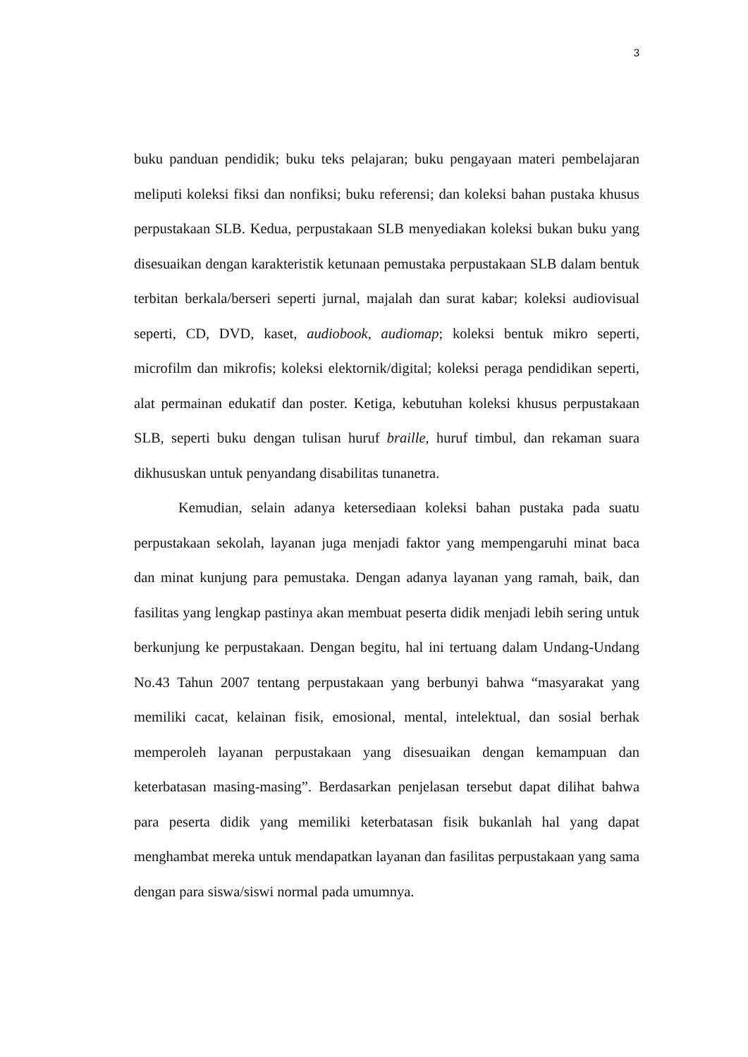3
buku panduan pendidik; buku teks pelajaran; buku pengayaan materi pembelajaran meliputi koleksi fiksi dan nonfiksi; buku referensi; dan koleksi bahan pustaka khusus perpustakaan SLB. Kedua, perpustakaan SLB menyediakan koleksi bukan buku yang disesuaikan dengan karakteristik ketunaan pemustaka perpustakaan SLB dalam bentuk terbitan berkala/berseri seperti jurnal, majalah dan surat kabar; koleksi audiovisual seperti, CD, DVD, kaset, audiobook, audiomap; koleksi bentuk mikro seperti, microfilm dan mikrofis; koleksi elektornik/digital; koleksi peraga pendidikan seperti, alat permainan edukatif dan poster. Ketiga, kebutuhan koleksi khusus perpustakaan SLB, seperti buku dengan tulisan huruf braille, huruf timbul, dan rekaman suara dikhususkan untuk penyandang disabilitas tunanetra.
Kemudian, selain adanya ketersediaan koleksi bahan pustaka pada suatu perpustakaan sekolah, layanan juga menjadi faktor yang mempengaruhi minat baca dan minat kunjung para pemustaka. Dengan adanya layanan yang ramah, baik, dan fasilitas yang lengkap pastinya akan membuat peserta didik menjadi lebih sering untuk berkunjung ke perpustakaan. Dengan begitu, hal ini tertuang dalam Undang-Undang No.43 Tahun 2007 tentang perpustakaan yang berbunyi bahwa “masyarakat yang memiliki cacat, kelainan fisik, emosional, mental, intelektual, dan sosial berhak memperoleh layanan perpustakaan yang disesuaikan dengan kemampuan dan keterbatasan masing-masing”. Berdasarkan penjelasan tersebut dapat dilihat bahwa para peserta didik yang memiliki keterbatasan fisik bukanlah hal yang dapat menghambat mereka untuk mendapatkan layanan dan fasilitas perpustakaan yang sama dengan para siswa/siswi normal pada umumnya.